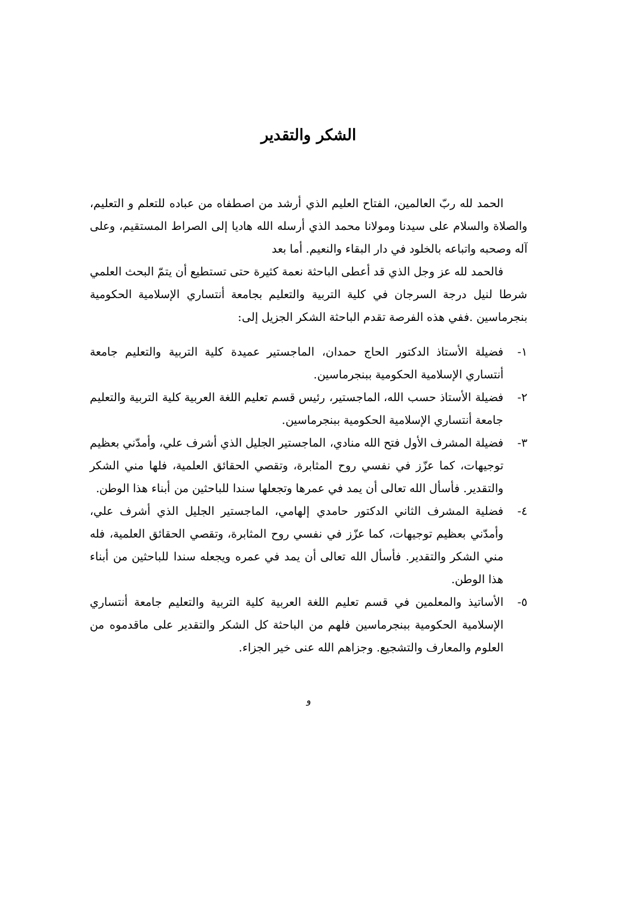الشكر والتقدير
الحمد لله ربّ العالمين، الفتاح العليم الذي أرشد من اصطفاه من عباده للتعلم و التعليم، والصلاة والسلام على سيدنا ومولانا محمد الذي أرسله الله هاديا إلى الصراط المستقيم، وعلى آله وصحبه واتباعه بالخلود في دار البقاء والنعيم. أما بعد
فالحمد لله عز وجل الذي قد أعطى الباحثة نعمة كثيرة حتى تستطيع أن يتمّ البحث العلمي شرطا لنيل درجة السرجان في كلية التربية والتعليم بجامعة أنتساري الإسلامية الحكومية بنجرماسين .ففي هذه الفرصة تقدم الباحثة الشكر الجزيل إلى:
١- فضيلة الأستاذ الدكتور الحاج حمدان، الماجستير عميدة كلية التربية والتعليم جامعة أنتساري الإسلامية الحكومية ببنجرماسين.
٢- فضيلة الأستاذ حسب الله، الماجستير، رئيس قسم تعليم اللغة العربية كلية التربية والتعليم جامعة أنتساري الإسلامية الحكومية ببنجرماسين.
٣- فضيلة المشرف الأول فتح الله منادي، الماجستير الجليل الذي أشرف علي، وأمدّني بعظيم توجيهات، كما عزّز في نفسي روح المثابرة، وتقصي الحقائق العلمية، فلها مني الشكر والتقدير. فأسأل الله تعالى أن يمد في عمرها وتجعلها سندا للباحثين من أبناء هذا الوطن.
٤- فضلية المشرف الثاني الدكتور حامدي إلهامي، الماجستير الجليل الذي أشرف علي، وأمدّني بعظيم توجيهات، كما عزّز في نفسي روح المثابرة، وتقصي الحقائق العلمية، فله مني الشكر والتقدير. فأسأل الله تعالى أن يمد في عمره ويجعله سندا للباحثين من أبناء هذا الوطن.
٥- الأساتيذ والمعلمين في قسم تعليم اللغة العربية كلية التربية والتعليم جامعة أنتساري الإسلامية الحكومية ببنجرماسين فلهم من الباحثة كل الشكر والتقدير على ماقدموه من العلوم والمعارف والتشجيع. وجزاهم الله عنى خير الجزاء.
و